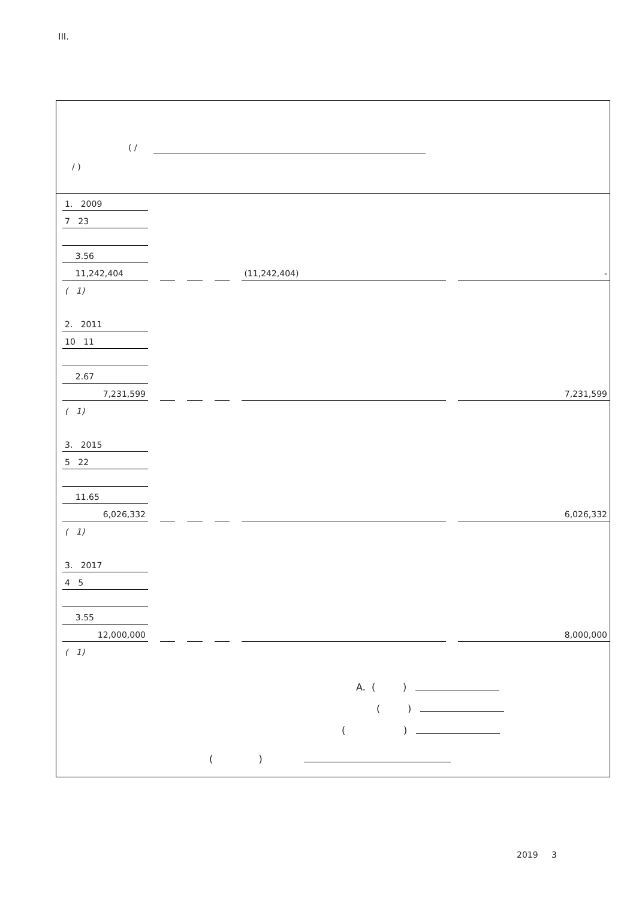III.
( /
/ )
| 1. 2009 | | | | | | | | | | | |
| 7 23 | | | | | | | | | | | |
| 3.56 | | | | | | | | | | | |
| 11,242,404 | | | | | | | | (11,242,404) | | | - |
| ( 1) | | | | | | | | | | | |
| 2. 2011 | | | | | | | | | | | |
| 10 11 | | | | | | | | | | | |
| 2.67 | | | | | | | | | | | |
| 7,231,599 | | | | | | | | | | | 7,231,599 |
| ( 1) | | | | | | | | | | | |
| 3. 2015 | | | | | | | | | | | |
| 5 22 | | | | | | | | | | | |
| 11.65 | | | | | | | | | | | |
| 6,026,332 | | | | | | | | | | | 6,026,332 |
| ( 1) | | | | | | | | | | | |
| 3. 2017 | | | | | | | | | | | |
| 4 5 | | | | | | | | | | | |
| 3.55 | | | | | | | | | | | |
| 12,000,000 | | | | | | | | | | | 8,000,000 |
| ( 1) | | | | | | | | | | | |
A. ( )
( )
( )
( )
2019 3